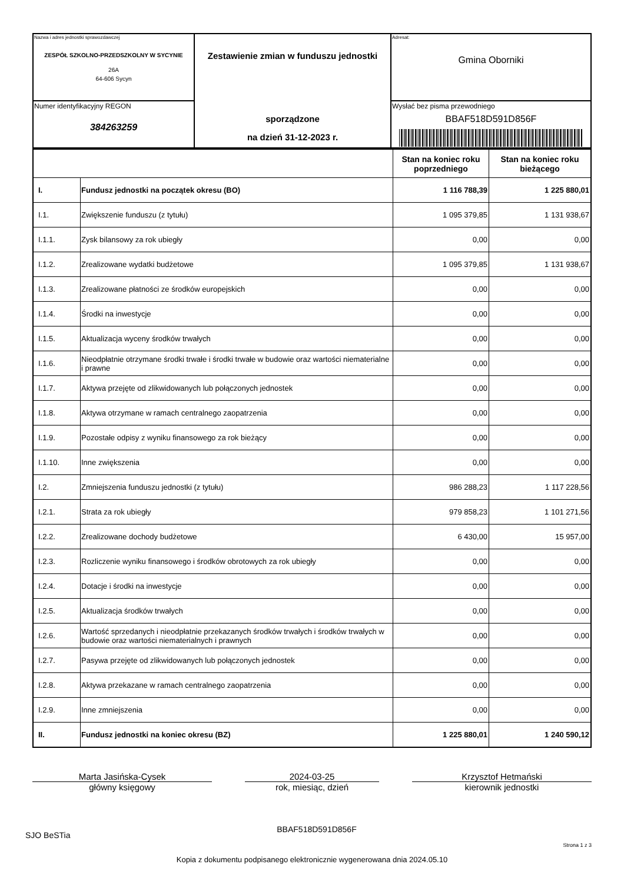| Nazwa i adres jednostki sprawozdawczej ZESPÓŁ SZKOLNO-PRZEDSZKOLNY W SYCYNIE 26A 64-606 Sycyn | Zestawienie zmian w funduszu jednostki sporządzone na dzień 31-12-2023 r. | Adresat: Gmina Oborniki |
| Numer identyfikacyjny REGON 384263259 | | Wysłać bez pisma przewodniego BBAF518D591D856F |
| | | Stan na koniec roku poprzedniego | Stan na koniec roku bieżącego |
| --- | --- | --- | --- |
| I. | Fundusz jednostki na początek okresu (BO) | 1 116 788,39 | 1 225 880,01 |
| I.1. | Zwiększenie funduszu (z tytułu) | 1 095 379,85 | 1 131 938,67 |
| I.1.1. | Zysk bilansowy za rok ubiegły | 0,00 | 0,00 |
| I.1.2. | Zrealizowane wydatki budżetowe | 1 095 379,85 | 1 131 938,67 |
| I.1.3. | Zrealizowane płatności ze środków europejskich | 0,00 | 0,00 |
| I.1.4. | Środki na inwestycje | 0,00 | 0,00 |
| I.1.5. | Aktualizacja wyceny środków trwałych | 0,00 | 0,00 |
| I.1.6. | Nieodpłatnie otrzymane środki trwałe i środki trwałe w budowie oraz wartości niematerialne i prawne | 0,00 | 0,00 |
| I.1.7. | Aktywa przejęte od zlikwidowanych lub połączonych jednostek | 0,00 | 0,00 |
| I.1.8. | Aktywa otrzymane w ramach centralnego zaopatrzenia | 0,00 | 0,00 |
| I.1.9. | Pozostałe odpisy z wyniku finansowego za rok bieżący | 0,00 | 0,00 |
| I.1.10. | Inne zwiększenia | 0,00 | 0,00 |
| I.2. | Zmniejszenia funduszu jednostki (z tytułu) | 986 288,23 | 1 117 228,56 |
| I.2.1. | Strata za rok ubiegły | 979 858,23 | 1 101 271,56 |
| I.2.2. | Zrealizowane dochody budżetowe | 6 430,00 | 15 957,00 |
| I.2.3. | Rozliczenie wyniku finansowego i środków obrotowych za rok ubiegły | 0,00 | 0,00 |
| I.2.4. | Dotacje i środki na inwestycje | 0,00 | 0,00 |
| I.2.5. | Aktualizacja środków trwałych | 0,00 | 0,00 |
| I.2.6. | Wartość sprzedanych i nieodpłatnie przekazanych środków trwałych i środków trwałych w budowie oraz wartości niematerialnych i prawnych | 0,00 | 0,00 |
| I.2.7. | Pasywa przejęte od zlikwidowanych lub połączonych jednostek | 0,00 | 0,00 |
| I.2.8. | Aktywa przekazane w ramach centralnego zaopatrzenia | 0,00 | 0,00 |
| I.2.9. | Inne zmniejszenia | 0,00 | 0,00 |
| II. | Fundusz jednostki na koniec okresu (BZ) | 1 225 880,01 | 1 240 590,12 |
Marta Jasińska-Cysek
główny księgowy
2024-03-25
rok, miesiąc, dzień
Krzysztof Hetmański
kierownik jednostki
SJO BeSTia BBAF518D591D856F Strona 1 z 3
Kopia z dokumentu podpisanego elektronicznie wygenerowana dnia 2024.05.10